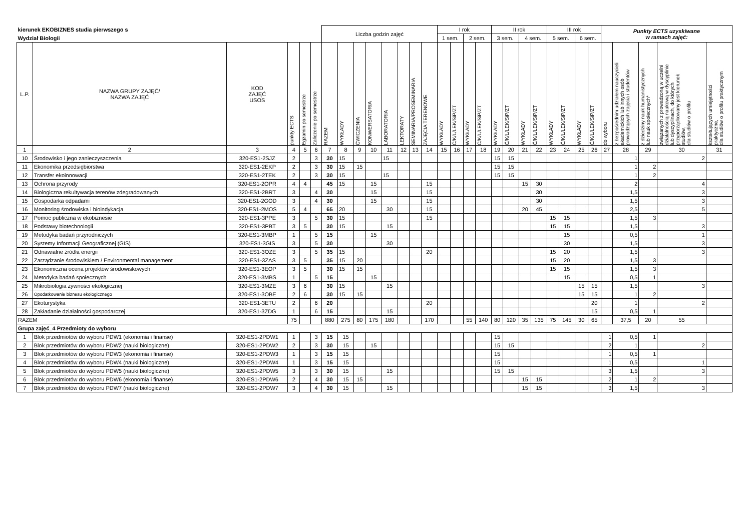| kierunek EKOBIZNES studia pierwszego s | | | | | | Liczba godzin zajęć | | | | | | | | I rok | | | | II rok | | | | III rok | | | | Punkty ECTS uzyskiwane w ramach zajęć: | | | | |
| --- | --- | --- | --- | --- | --- | --- | --- | --- | --- | --- | --- | --- | --- | --- | --- | --- | --- | --- | --- | --- | --- | --- | --- | --- | --- | --- | --- | --- | --- | --- |
| Wydział Biologii | | | | | | | | | | | | | | 1 sem. | | 2 sem. | | 3 sem. | | 4 sem. | | 5 sem. | | 6 sem. | | | | | | |
| L.P. | NAZWA GRUPY ZAJĘĆ/ NAZWA ZAJĘĆ | KOD ZAJĘĆ USOS | punkty ECTS | Egzamin po semestrze | Zaliczenie po semestrze | RAZEM | WYKŁADY | ĆWICZENIA | KONWERSATORIA | LABORATORIA | LEKTORATY | SEMINARIA/PROSEMINARIA | ZAJĘCIA TERENOWE | WYKŁADY | Ć/K/L/LEK/SiP/ZT | WYKŁADY | Ć/K/L/LEK/SiP/ZT | WYKŁADY | Ć/K/L/LEK/SiP/ZT | WYKŁADY | Ć/K/L/LEK/SiP/ZT | WYKŁADY | Ć/K/L/LEK/SiP/ZT | WYKŁADY | Ć/K/L/LEK/SiP/ZT | do wyboru | z bezpośrednim udziałem nauczycieli akademickich lub innych osób prowadzących zajęcia i studentów | z dziedziny nauk humanistycznych lub nauk społecznych* | związanych z prowadzoną w uczelni działalnością naukową w dyscyplinie lub dyscyplinach, do których przyporządkowany jest kierunek studiów, dla studiów o profilu | kształtujących umiejętności praktyczne, dla studiów o profilu praktycznym |
| 1 | 2 | 3 | 4 | 5 | 6 | 7 | 8 | 9 | 10 | 11 | 12 | 13 | 14 | 15 | 16 | 17 | 18 | 19 | 20 | 21 | 22 | 23 | 24 | 25 | 26 | 27 | 28 | 29 | 30 | 31 |
| 10 | Środowisko i jego zanieczyszczenia | 320-ES1-2SJZ | 2 | | 3 | 30 | 15 | | | 15 | | | | | | | | 15 | 15 | | | | | | | | 1 | | 2 | |
| 11 | Ekonomika przedsiębiorstwa | 320-ES1-2EKP | 2 | | 3 | 30 | 15 | 15 | | | | | | | | | | 15 | 15 | | | | | | | | 1 | 2 | | |
| 12 | Transfer ekoinnowacji | 320-ES1-2TEK | 2 | | 3 | 30 | 15 | | | 15 | | | | | | | | 15 | 15 | | | | | | | | 1 | 2 | | |
| 13 | Ochrona przyrody | 320-ES1-2OPR | 4 | 4 | | 45 | 15 | | 15 | | | | 15 | | | | | | | 15 | 30 | | | | | | 2 | | 4 | |
| 14 | Biologiczna rekultywacja terenów zdegradowanych | 320-ES1-2BRT | 3 | | 4 | 30 | | | 15 | | | | 15 | | | | | | | | 30 | | | | | | 1,5 | | 3 | |
| 15 | Gospodarka odpadami | 320-ES1-2GOD | 3 | | 4 | 30 | | | 15 | | | | 15 | | | | | | | | 30 | | | | | | 1,5 | | 3 | |
| 16 | Monitoring środowiska i bioindykacja | 320-ES1-2MOS | 5 | 4 | | 65 | 20 | | | 30 | | | 15 | | | | | | | 20 | 45 | | | | | | 2,5 | | 5 | |
| 17 | Pomoc publiczna w ekobiznesie | 320-ES1-3PPE | 3 | | 5 | 30 | 15 | | | | | | 15 | | | | | | | | | 15 | 15 | | | | 1,5 | 3 | | |
| 18 | Podstawy biotechnologii | 320-ES1-3PBT | 3 | 5 | | 30 | 15 | | | 15 | | | | | | | | | | | | 15 | 15 | | | | 1,5 | | 3 | |
| 19 | Metodyka badań przyrodniczych | 320-ES1-3MBP | 1 | | 5 | 15 | | | 15 | | | | | | | | | | | | | | 15 | | | | 0,5 | | 1 | |
| 20 | Systemy Informacji Geograficznej (GIS) | 320-ES1-3GIS | 3 | | 5 | 30 | | | | 30 | | | | | | | | | | | | | 30 | | | | 1,5 | | 3 | |
| 21 | Odnawialne źródła energii | 320-ES1-3OZE | 3 | | 5 | 35 | 15 | | | | | | 20 | | | | | | | | | 15 | 20 | | | | 1,5 | | 3 | |
| 22 | Zarządzanie środowiskiem / Environmental management | 320-ES1-3ZAS | 3 | 5 | | 35 | 15 | 20 | | | | | | | | | | | | | | 15 | 20 | | | | 1,5 | 3 | | |
| 23 | Ekonomiczna ocena projektów środowiskowych | 320-ES1-3EOP | 3 | 5 | | 30 | 15 | 15 | | | | | | | | | | | | | | 15 | 15 | | | | 1,5 | 3 | | |
| 24 | Metodyka badań społecznych | 320-ES1-3MBS | 1 | | 5 | 15 | | | 15 | | | | | | | | | | | | | | 15 | | | | 0,5 | 1 | | |
| 25 | Mikrobiologia żywności ekologicznej | 320-ES1-3MZE | 3 | 6 | | 30 | 15 | | | 15 | | | | | | | | | | | | | | 15 | 15 | | 1,5 | | 3 | |
| 26 | Opodatkowanie biznesu ekologicznego | 320-ES1-3OBE | 2 | 6 | | 30 | 15 | 15 | | | | | | | | | | | | | | | | 15 | 15 | | 1 | 2 | | |
| 27 | Ekoturystyka | 320-ES1-3ETU | 2 | | 6 | 20 | | | | | | | 20 | | | | | | | | | | | | 20 | | 1 | | 2 | |
| 28 | Zakładanie działalności gospodarczej | 320-ES1-3ZDG | 1 | | 6 | 15 | | | | 15 | | | | | | | | | | | | | | | 15 | | 0,5 | 1 | | |
| RAZEM | | | 75 | | | 880 | 275 | 80 | 175 | 180 | | | 170 | | | 55 | 140 | 80 | 120 | 35 | 135 | 75 | 145 | 30 | 65 | | 37,5 | 20 | 55 | |
| Grupa zajęć_4 Przedmioty do wyboru | | | | | | | | | | | | | | | | | | | | | | | | | | | | | | |
| 1 | Blok przedmiotów do wyboru PDW1 (ekonomia i finanse) | 320-ES1-2PDW1 | 1 | | 3 | 15 | 15 | | | | | | | | | | | 15 | | | | | | | | 1 | 0,5 | 1 | | |
| 2 | Blok przedmiotów do wyboru PDW2 (nauki biologiczne) | 320-ES1-2PDW2 | 2 | | 3 | 30 | 15 | | 15 | | | | | | | | | 15 | 15 | | | | | | | 2 | 1 | | 2 | |
| 3 | Blok przedmiotów do wyboru PDW3 (ekonomia i finanse) | 320-ES1-2PDW3 | 1 | | 3 | 15 | 15 | | | | | | | | | | | 15 | | | | | | | | 1 | 0,5 | 1 | | |
| 4 | Blok przedmiotów do wyboru PDW4 (nauki biologiczne) | 320-ES1-2PDW4 | 1 | | 3 | 15 | 15 | | | | | | | | | | | 15 | | | | | | | | 1 | 0,5 | | 1 | |
| 5 | Blok przedmiotów do wyboru PDW5 (nauki biologiczne) | 320-ES1-2PDW5 | 3 | | 3 | 30 | 15 | | | 15 | | | | | | | | 15 | 15 | | | | | | | 3 | 1,5 | | 3 | |
| 6 | Blok przedmiotów do wyboru PDW6 (ekonomia i finanse) | 320-ES1-2PDW6 | 2 | | 4 | 30 | 15 | 15 | | | | | | | | | | | | 15 | 15 | | | | | 2 | 1 | 2 | | |
| 7 | Blok przedmiotów do wyboru PDW7 (nauki biologiczne) | 320-ES1-2PDW7 | 3 | | 4 | 30 | 15 | | | 15 | | | | | | | | | | 15 | 15 | | | | | 3 | 1,5 | | 3 | |